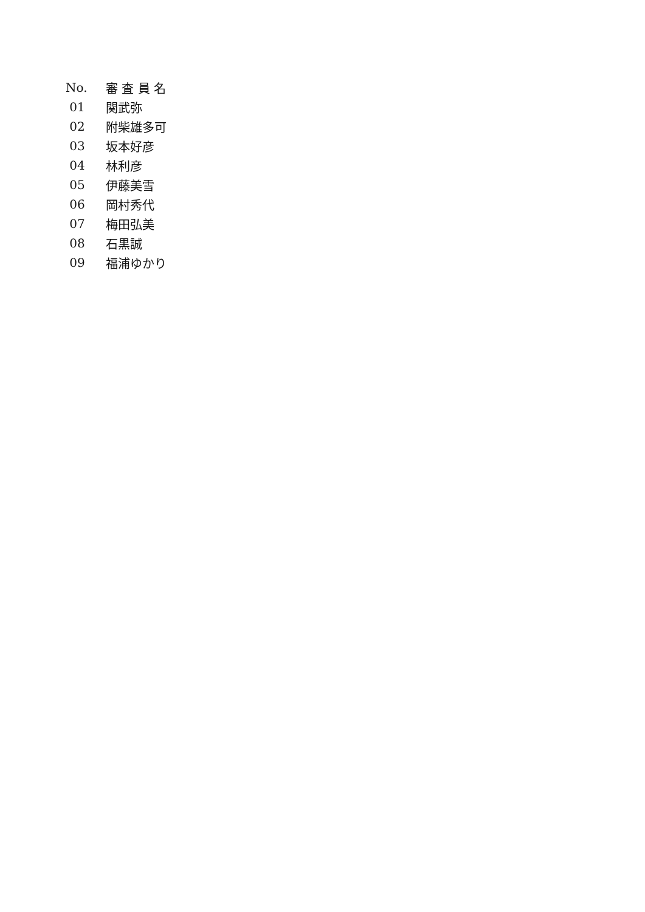| No. | 審 査 員 名 |
| --- | --- |
| 01 | 関武弥 |
| 02 | 附柴雄多可 |
| 03 | 坂本好彦 |
| 04 | 林利彦 |
| 05 | 伊藤美雪 |
| 06 | 岡村秀代 |
| 07 | 梅田弘美 |
| 08 | 石黒誠 |
| 09 | 福浦ゆかり |